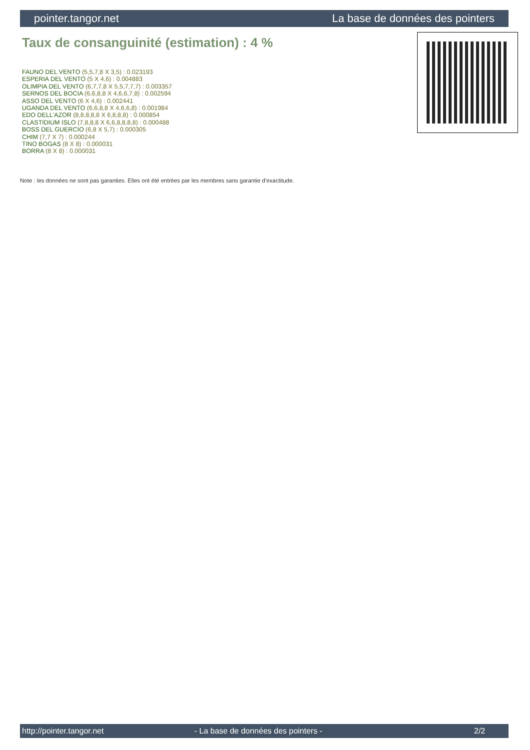pointer.tangor.net La base de données des pointers
Taux de consanguinité (estimation) : 4 %
FAUNO DEL VENTO (5,5,7,8 X 3,5) : 0.023193
ESPERIA DEL VENTO (5 X 4,6) : 0.004883
OLIMPIA DEL VENTO (6,7,7,8 X 5,5,7,7,7) : 0.003357
SERNOS DEL BOCIA (6,6,8,8 X 4,6,6,7,8) : 0.002594
ASSO DEL VENTO (6 X 4,6) : 0.002441
UGANDA DEL VENTO (6,6,8,8 X 4,6,6,8) : 0.001984
EDO DELL'AZOR (8,8,8,8,8 X 6,8,8,8) : 0.000854
CLASTIDIUM ISLO (7,8,8,8 X 6,6,8,8,8,8) : 0.000488
BOSS DEL GUERCIO (6,8 X 5,7) : 0.000305
CHIM (7,7 X 7) : 0.000244
TINO BOGAS (8 X 8) : 0.000031
BORRA (8 X 8) : 0.000031
Note : les données ne sont pas garanties. Elles ont été entrées par les membres sans garantie d'exactitude.
http://pointer.tangor.net - La base de données des pointers - 2/2